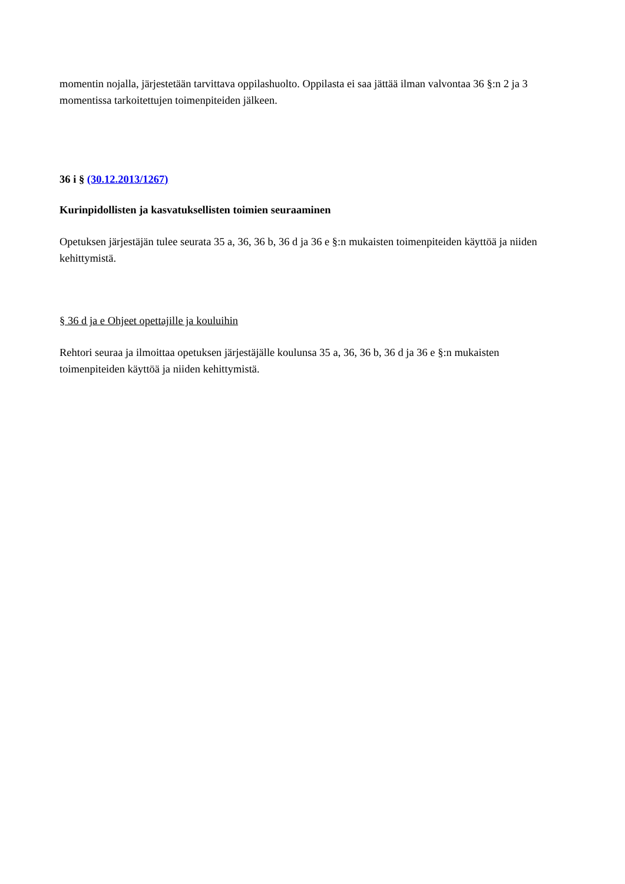momentin nojalla, järjestetään tarvittava oppilashuolto. Oppilasta ei saa jättää ilman valvontaa 36 §:n 2 ja 3 momentissa tarkoitettujen toimenpiteiden jälkeen.
36 i § (30.12.2013/1267)
Kurinpidollisten ja kasvatuksellisten toimien seuraaminen
Opetuksen järjestäjän tulee seurata 35 a, 36, 36 b, 36 d ja 36 e §:n mukaisten toimenpiteiden käyttöä ja niiden kehittymistä.
§ 36 d ja e Ohjeet opettajille ja kouluihin
Rehtori seuraa ja ilmoittaa opetuksen järjestäjälle koulunsa 35 a, 36, 36 b, 36 d ja 36 e §:n mukaisten toimenpiteiden käyttöä ja niiden kehittymistä.